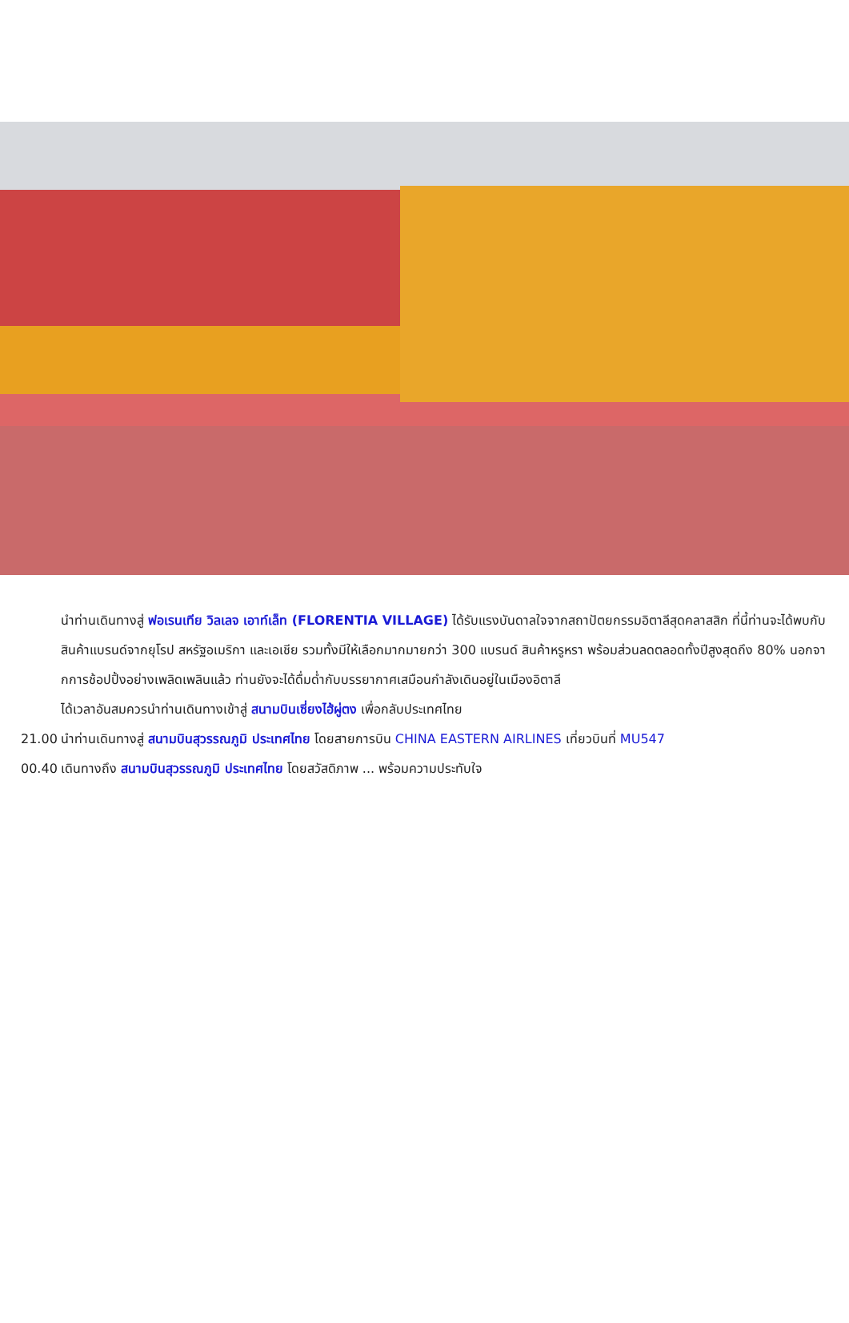นำท่านเดินทางสู่ ฟอเรนเทีย วิลเลจ เอาท์เล็ท (FLORENTIA VILLAGE) ได้รับแรงบันดาลใจจากสถาปัตยกรรมอิตาลีสุดคลาสสิก ที่นี้ท่านจะได้พบกับสินค้าแบรนด์จากยุโรป สหรัฐอเมริกา และเอเชีย รวมทั้งมีให้เลือกมากมายกว่า 300 แบรนด์ สินค้าหรูหรา พร้อมส่วนลดตลอดทั้งปีสูงสุดถึง 80% นอกจากการช้อปปิ้งอย่างเพลิดเพลินแล้ว ท่านยังจะได้ดื่มด่ำกับบรรยากาศเสมือนกำลังเดินอยู่ในเมืองอิตาลี
ได้เวลาอันสมควรนำท่านเดินทางเข้าสู่ สนามบินเซี่ยงไฮ้ผู่ตง เพื่อกลับประเทศไทย
21.00 นำท่านเดินทางสู่ สนามบินสุวรรณภูมิ ประเทศไทย โดยสายการบิน CHINA EASTERN AIRLINES เที่ยวบินที่ MU547
00.40 เดินทางถึง สนามบินสุวรรณภูมิ ประเทศไทย โดยสวัสดิภาพ ... พร้อมความประทับใจ